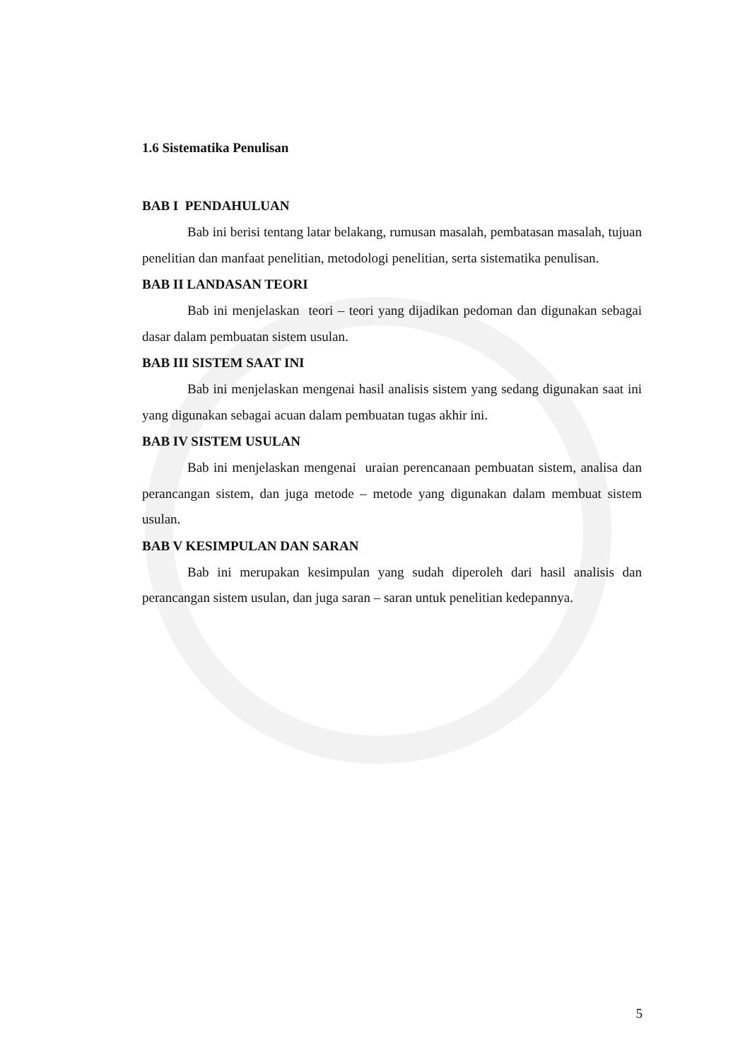1.6 Sistematika Penulisan
BAB I PENDAHULUAN
Bab ini berisi tentang latar belakang, rumusan masalah, pembatasan masalah, tujuan penelitian dan manfaat penelitian, metodologi penelitian, serta sistematika penulisan.
BAB II LANDASAN TEORI
Bab ini menjelaskan teori – teori yang dijadikan pedoman dan digunakan sebagai dasar dalam pembuatan sistem usulan.
BAB III SISTEM SAAT INI
Bab ini menjelaskan mengenai hasil analisis sistem yang sedang digunakan saat ini yang digunakan sebagai acuan dalam pembuatan tugas akhir ini.
BAB IV SISTEM USULAN
Bab ini menjelaskan mengenai uraian perencanaan pembuatan sistem, analisa dan perancangan sistem, dan juga metode – metode yang digunakan dalam membuat sistem usulan.
BAB V KESIMPULAN DAN SARAN
Bab ini merupakan kesimpulan yang sudah diperoleh dari hasil analisis dan perancangan sistem usulan, dan juga saran – saran untuk penelitian kedepannya.
5